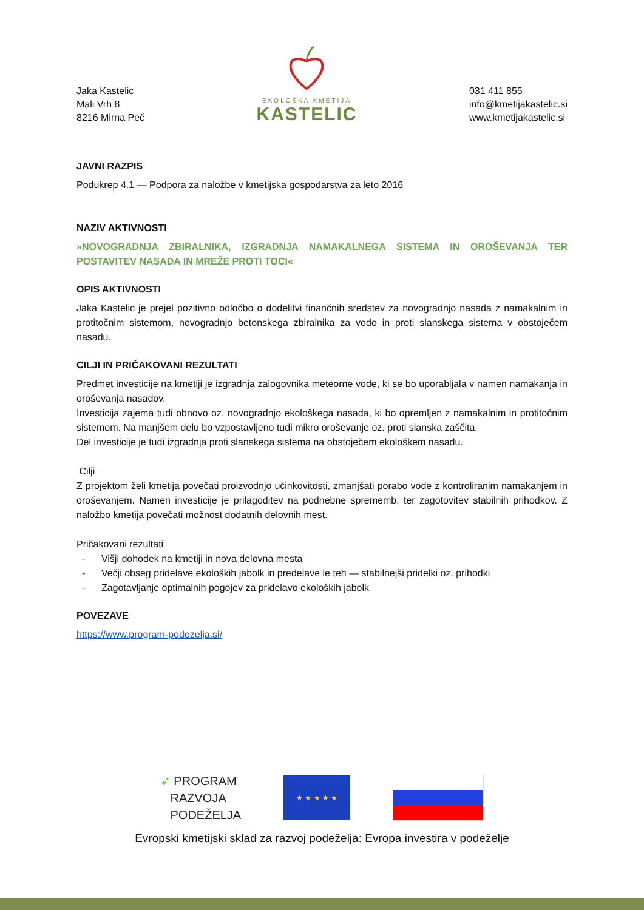Jaka Kastelic
Mali Vrh 8
8216 Mirna Peč
EKOLOŠKA KMETIJA
KASTELIC
031 411 855
info@kmetijakastelic.si
www.kmetijakastelic.si
JAVNI RAZPIS
Podukrep 4.1 — Podpora za naložbe v kmetijska gospodarstva za leto 2016
NAZIV AKTIVNOSTI
»NOVOGRADNJA ZBIRALNIKA, IZGRADNJA NAMAKALNEGA SISTEMA IN OROŠEVANJA TER POSTAVITEV NASADA IN MREŽE PROTI TOCI«
OPIS AKTIVNOSTI
Jaka Kastelic je prejel pozitivno odločbo o dodelitvi finančnih sredstev za novogradnjo nasada z namakalnim in protitočnim sistemom, novogradnjo betonskega zbiralnika za vodo in proti slanskega sistema v obstoječem nasadu.
CILJI IN PRIČAKOVANI REZULTATI
Predmet investicije na kmetiji je izgradnja zalogovnika meteorne vode, ki se bo uporabljala v namen namakanja in oroševanja nasadov.
Investicija zajema tudi obnovo oz. novogradnjo ekološkega nasada, ki bo opremljen z namakalnim in protitočnim sistemom. Na manjšem delu bo vzpostavljeno tudi mikro oroševanje oz. proti slanska zaščita.
Del investicije je tudi izgradnja proti slanskega sistema na obstoječem ekološkem nasadu.
Cilji
Z projektom želi kmetija povečati proizvodnjo učinkovitosti, zmanjšati porabo vode z kontroliranim namakanjem in oroševanjem. Namen investicije je prilagoditev na podnebne sprememb, ter zagotovitev stabilnih prihodkov. Z naložbo kmetija povečati možnost dodatnih delovnih mest.
Pričakovani rezultati
- Višji dohodek na kmetiji in nova delovna mesta
- Večji obseg pridelave ekoloških jabolk in predelave le teh — stabilnejši pridelki oz. prihodki
- Zagotavljanje optimalnih pogojev za pridelavo ekoloških jabolk
POVEZAVE
https://www.program-podezelja.si/
➶ PROGRAM
RAZVOJA
PODEŽELJA
★ ★ ★ ★ ★
Evropski kmetijski sklad za razvoj podeželja: Evropa investira v podeželje